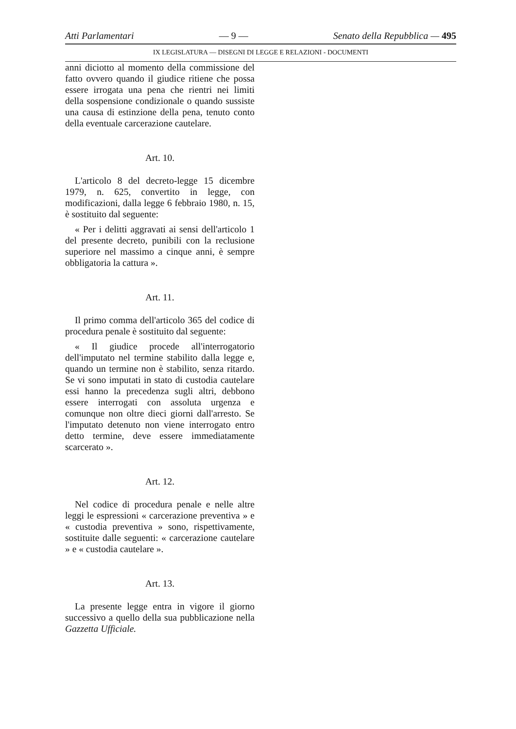Atti Parlamentari — 9 — Senato della Repubblica — 495
IX LEGISLATURA — DISEGNI DI LEGGE E RELAZIONI - DOCUMENTI
anni diciotto al momento della commissione del fatto ovvero quando il giudice ritiene che possa essere irrogata una pena che rientri nei limiti della sospensione condizionale o quando sussiste una causa di estinzione della pena, tenuto conto della eventuale carcerazione cautelare.
Art. 10.
L'articolo 8 del decreto-legge 15 dicembre 1979, n. 625, convertito in legge, con modificazioni, dalla legge 6 febbraio 1980, n. 15, è sostituito dal seguente:
« Per i delitti aggravati ai sensi dell'articolo 1 del presente decreto, punibili con la reclusione superiore nel massimo a cinque anni, è sempre obbligatoria la cattura ».
Art. 11.
Il primo comma dell'articolo 365 del codice di procedura penale è sostituito dal seguente:
« Il giudice procede all'interrogatorio dell'imputato nel termine stabilito dalla legge e, quando un termine non è stabilito, senza ritardo. Se vi sono imputati in stato di custodia cautelare essi hanno la precedenza sugli altri, debbono essere interrogati con assoluta urgenza e comunque non oltre dieci giorni dall'arresto. Se l'imputato detenuto non viene interrogato entro detto termine, deve essere immediatamente scarcerato ».
Art. 12.
Nel codice di procedura penale e nelle altre leggi le espressioni « carcerazione preventiva » e « custodia preventiva » sono, rispettivamente, sostituite dalle seguenti: « carcerazione cautelare » e « custodia cautelare ».
Art. 13.
La presente legge entra in vigore il giorno successivo a quello della sua pubblicazione nella Gazzetta Ufficiale.